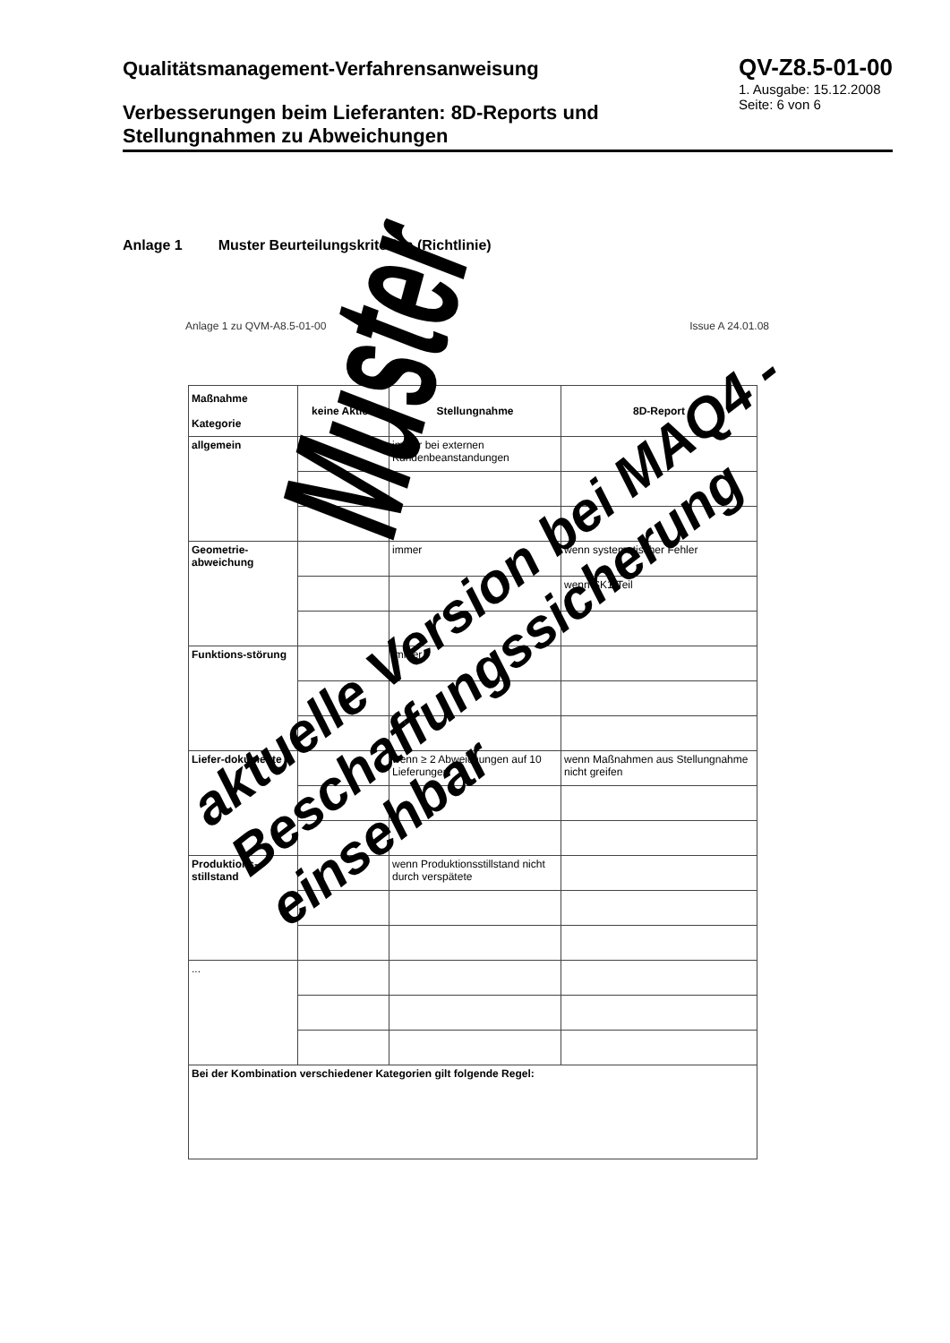Qualitätsmanagement-Verfahrensanweisung
QV-Z8.5-01-00
1. Ausgabe: 15.12.2008
Seite: 6 von 6
Verbesserungen beim Lieferanten: 8D-Reports und Stellungnahmen zu Abweichungen
Anlage 1 Muster Beurteilungskriterien (Richtlinie)
Anlage 1 zu QVM-A8.5-01-00 Issue A 24.01.08
| Maßnahme Kategorie | keine Aktion | Stellungnahme | 8D-Report |
| --- | --- | --- | --- |
| allgemein | | immer bei externen Kundenbeanstandungen | |
| Geometrie-abweichung | | immer | wenn systematischer Fehler |
| | | | wenn SK1-Teil |
| Funktions-störung | | immer | |
| Liefer-dokumente | | wenn ≥ 2 Abweichungen auf 10 Lieferungen | wenn Maßnahmen aus Stellungnahme nicht greifen |
| Produktions-stillstand | | wenn Produktionsstillstand nicht durch verspätete | |
| ... | | | |
| Bei der Kombination verschiedener Kategorien gilt folgende Regel: | | | |
Muster
aktuelle Version bei MAQ4 - Beschaffungssicherung einsehbar